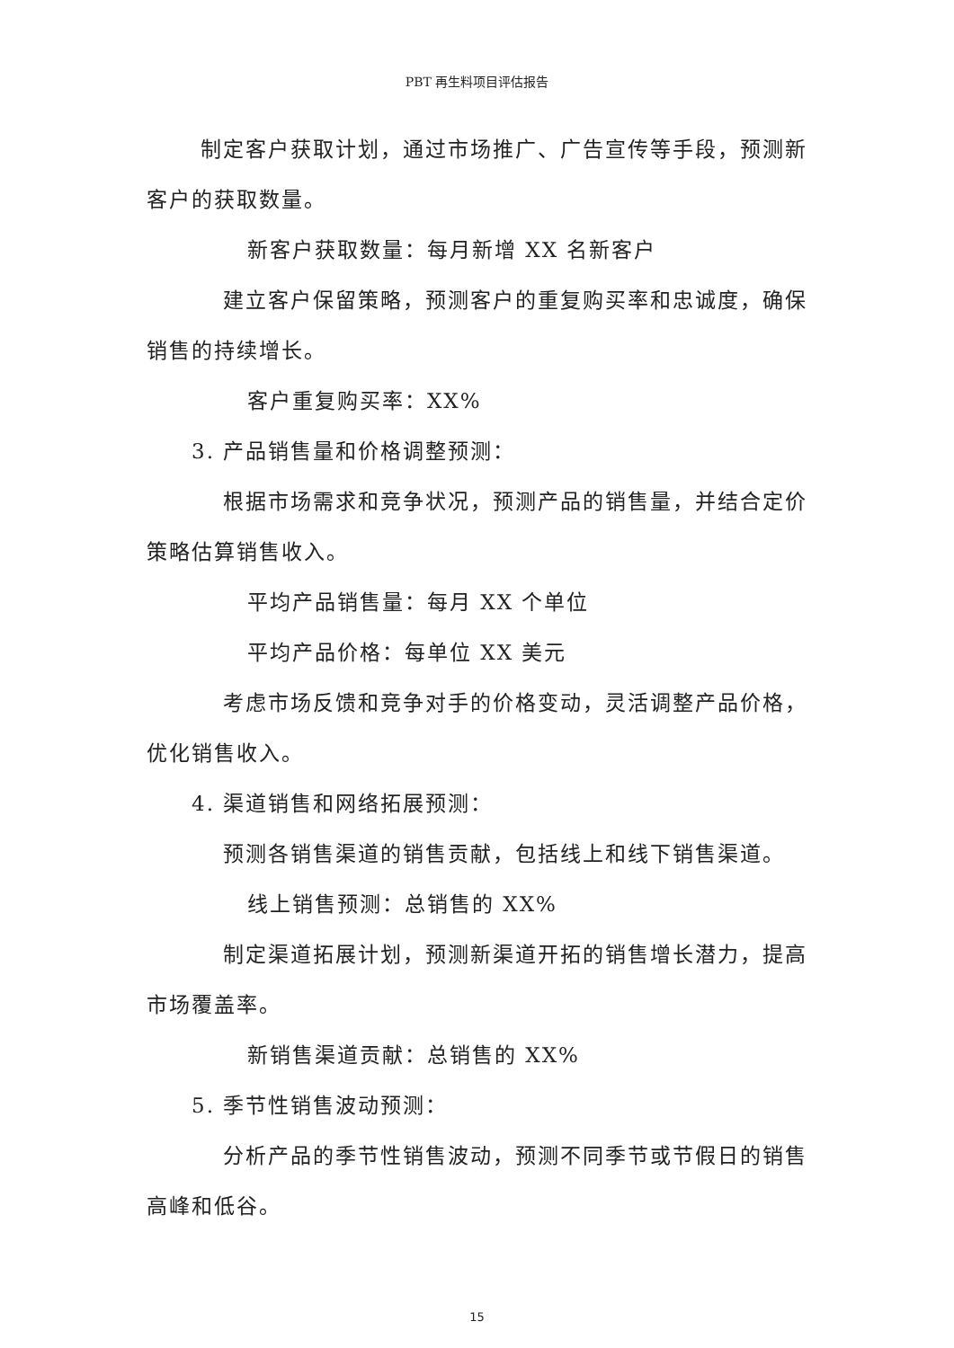PBT 再生料项目评估报告
制定客户获取计划，通过市场推广、广告宣传等手段，预测新客户的获取数量。
新客户获取数量：每月新增 XX 名新客户
建立客户保留策略，预测客户的重复购买率和忠诚度，确保销售的持续增长。
客户重复购买率：XX%
3. 产品销售量和价格调整预测：
根据市场需求和竞争状况，预测产品的销售量，并结合定价策略估算销售收入。
平均产品销售量：每月 XX 个单位
平均产品价格：每单位 XX 美元
考虑市场反馈和竞争对手的价格变动，灵活调整产品价格，优化销售收入。
4. 渠道销售和网络拓展预测：
预测各销售渠道的销售贡献，包括线上和线下销售渠道。
线上销售预测：总销售的 XX%
制定渠道拓展计划，预测新渠道开拓的销售增长潜力，提高市场覆盖率。
新销售渠道贡献：总销售的 XX%
5. 季节性销售波动预测：
分析产品的季节性销售波动，预测不同季节或节假日的销售高峰和低谷。
15